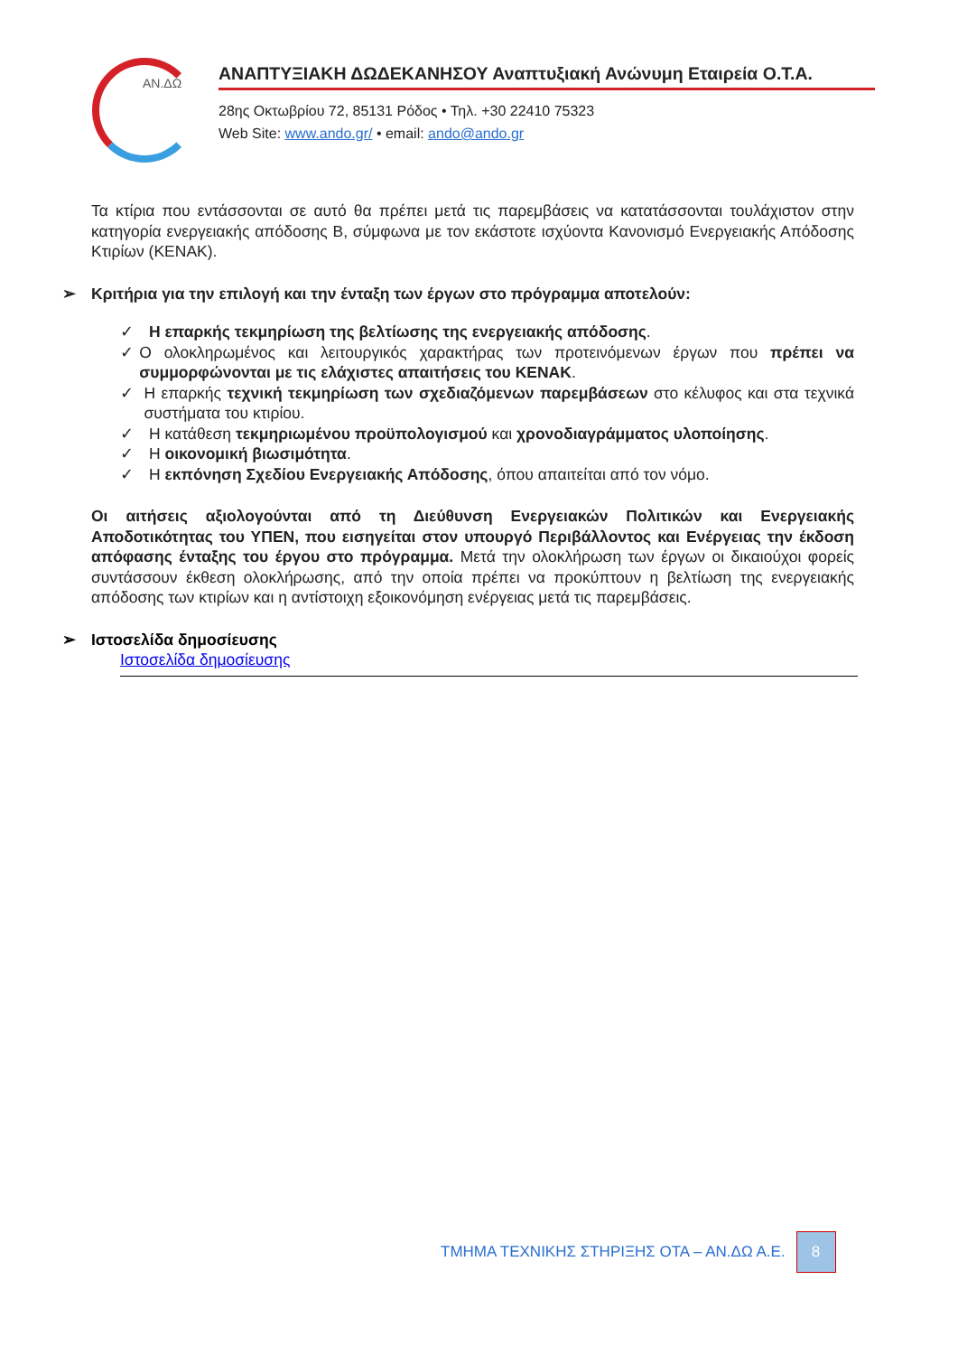ΑΝ.ΔΩ
ΑΝΑΠΤΥΞΙΑΚΗ ΔΩΔΕΚΑΝΗΣΟΥ Αναπτυξιακή Ανώνυμη Εταιρεία Ο.Τ.Α.
28ης Οκτωβρίου 72, 85131 Ρόδος • Τηλ. +30 22410 75323
Web Site: www.ando.gr/ • email: ando@ando.gr
Τα κτίρια που εντάσσονται σε αυτό θα πρέπει μετά τις παρεμβάσεις να κατατάσσονται τουλάχιστον στην κατηγορία ενεργειακής απόδοσης Β, σύμφωνα με τον εκάστοτε ισχύοντα Κανονισμό Ενεργειακής Απόδοσης Κτιρίων (ΚΕΝΑΚ).
➢ Κριτήρια για την επιλογή και την ένταξη των έργων στο πρόγραμμα αποτελούν:
✓ Η επαρκής τεκμηρίωση της βελτίωσης της ενεργειακής απόδοσης.
✓ Ο ολοκληρωμένος και λειτουργικός χαρακτήρας των προτεινόμενων έργων που πρέπει να συμμορφώνονται με τις ελάχιστες απαιτήσεις του ΚΕΝΑΚ.
✓ Η επαρκής τεχνική τεκμηρίωση των σχεδιαζόμενων παρεμβάσεων στο κέλυφος και στα τεχνικά συστήματα του κτιρίου.
✓ Η κατάθεση τεκμηριωμένου προϋπολογισμού και χρονοδιαγράμματος υλοποίησης.
✓ Η οικονομική βιωσιμότητα.
✓ Η εκπόνηση Σχεδίου Ενεργειακής Απόδοσης, όπου απαιτείται από τον νόμο.
Οι αιτήσεις αξιολογούνται από τη Διεύθυνση Ενεργειακών Πολιτικών και Ενεργειακής Αποδοτικότητας του ΥΠΕΝ, που εισηγείται στον υπουργό Περιβάλλοντος και Ενέργειας την έκδοση απόφασης ένταξης του έργου στο πρόγραμμα. Μετά την ολοκλήρωση των έργων οι δικαιούχοι φορείς συντάσσουν έκθεση ολοκλήρωσης, από την οποία πρέπει να προκύπτουν η βελτίωση της ενεργειακής απόδοσης των κτιρίων και η αντίστοιχη εξοικονόμηση ενέργειας μετά τις παρεμβάσεις.
➢ Ιστοσελίδα δημοσίευσης
Ιστοσελίδα δημοσίευσης
ΤΜΗΜΑ ΤΕΧΝΙΚΗΣ ΣΤΗΡΙΞΗΣ ΟΤΑ – ΑΝ.ΔΩ Α.Ε. 8